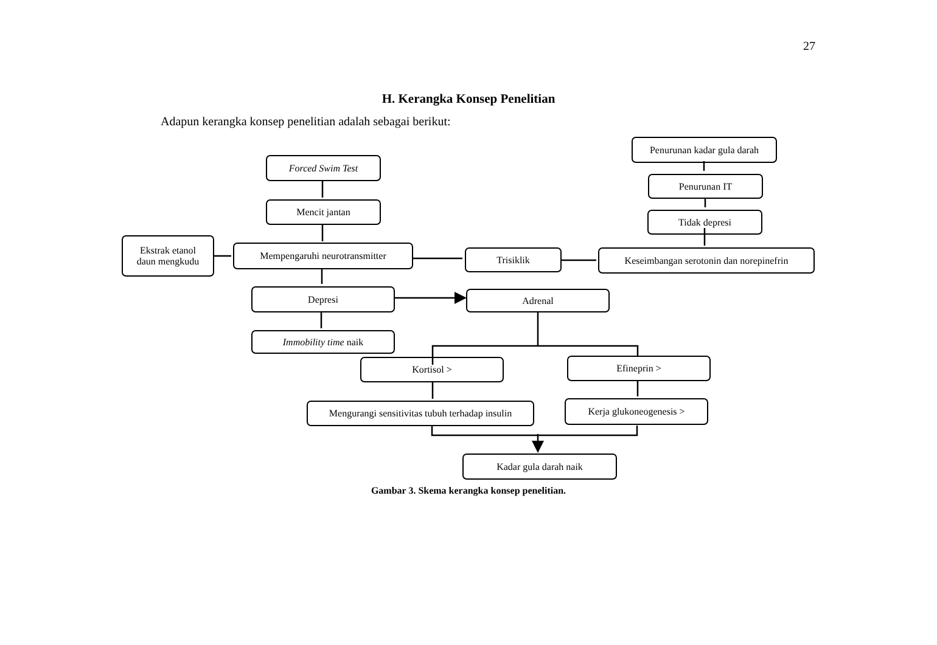27
H. Kerangka Konsep Penelitian
Adapun kerangka konsep penelitian adalah sebagai berikut:
Forced Swim Test
Mencit jantan
Ekstrak etanol
daun mengkudu
Mempengaruhi neurotransmitter Trisiklik
Keseimbangan serotonin dan norepinefrin
Penurunan kadar gula darah
Penurunan IT
Tidak depresi
Depresi Adrenal
Immobility time naik
Kortisol > Efineprin >
Mengurangi sensitivitas tubuh terhadap insulin
Kerja glukoneogenesis >
Kadar gula darah naik
Gambar 3. Skema kerangka konsep penelitian.